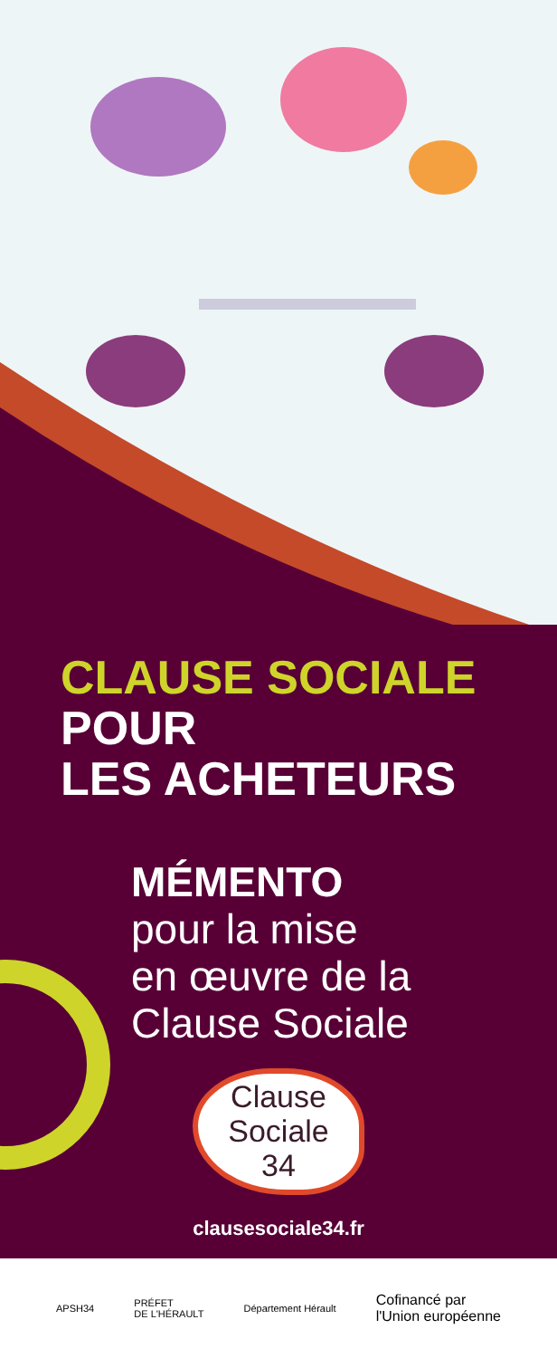CLAUSE SOCIALE
POUR
LES ACHETEURS
MÉMENTO
pour la mise
en œuvre de la
Clause Sociale
Clause
Sociale
34
clausesociale34.fr
APSH34 PRÉFET
DE L'HÉRAULT Département Hérault Cofinancé par
l'Union européenne